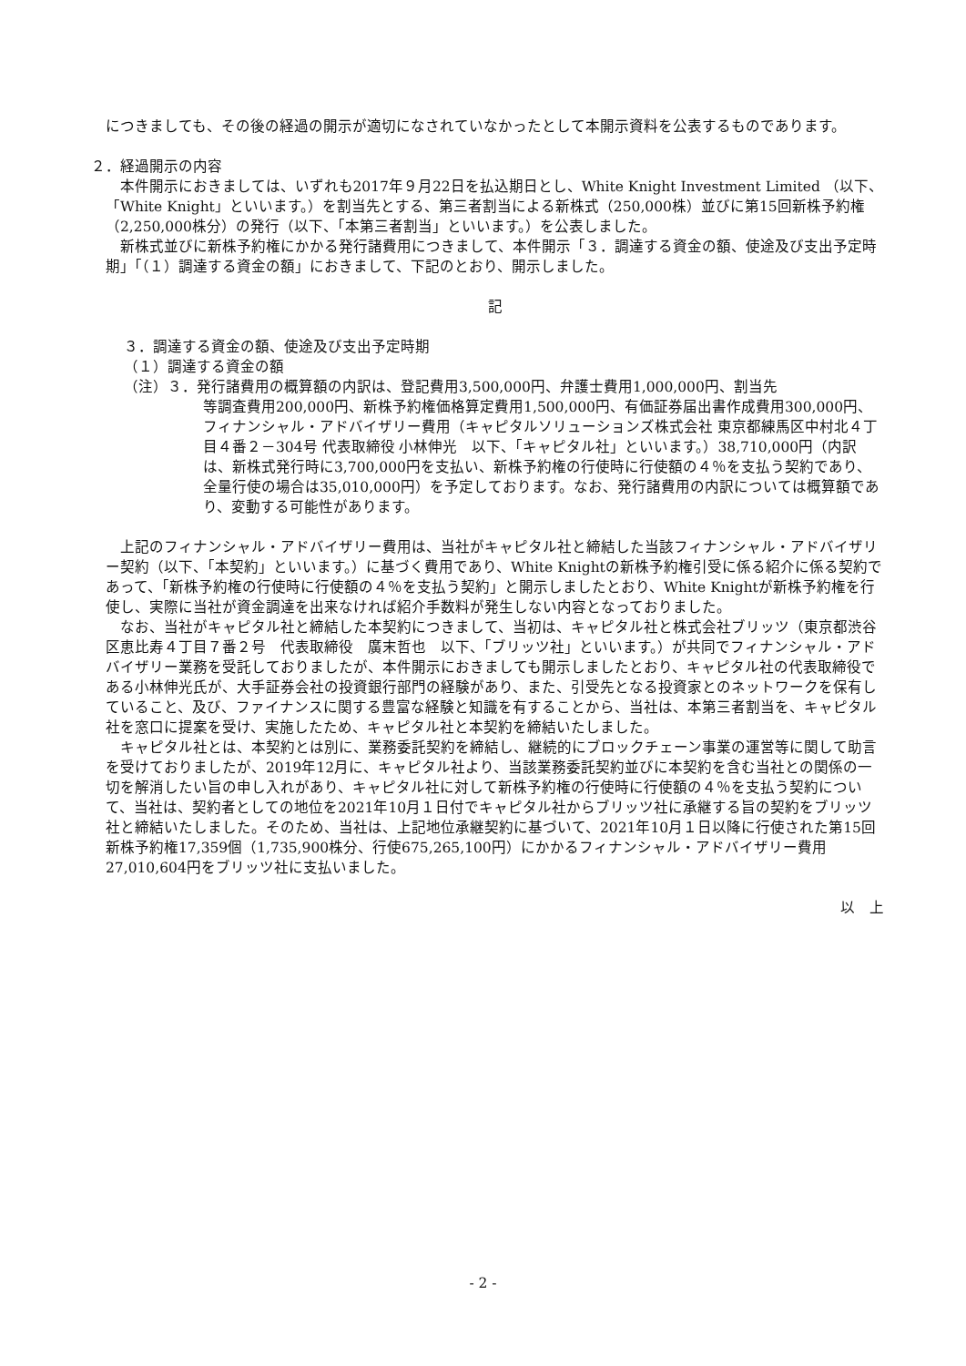につきましても、その後の経過の開示が適切になされていなかったとして本開示資料を公表するものであります。
２．経過開示の内容
本件開示におきましては、いずれも2017年９月22日を払込期日とし、White Knight Investment Limited （以下、「White Knight」といいます。）を割当先とする、第三者割当による新株式（250,000株）並びに第15回新株予約権（2,250,000株分）の発行（以下、「本第三者割当」といいます。）を公表しました。
新株式並びに新株予約権にかかる発行諸費用につきまして、本件開示「３．調達する資金の額、使途及び支出予定時期」「（１）調達する資金の額」におきまして、下記のとおり、開示しました。
記
３．調達する資金の額、使途及び支出予定時期
（１）調達する資金の額
（注）３．発行諸費用の概算額の内訳は、登記費用3,500,000円、弁護士費用1,000,000円、割当先
等調査費用200,000円、新株予約権価格算定費用1,500,000円、有価証券届出書作成費用300,000円、フィナンシャル・アドバイザリー費用（キャピタルソリューションズ株式会社 東京都練馬区中村北４丁目４番２－304号 代表取締役 小林伸光　以下、「キャピタル社」といいます。）38,710,000円（内訳は、新株式発行時に3,700,000円を支払い、新株予約権の行使時に行使額の４％を支払う契約であり、全量行使の場合は35,010,000円）を予定しております。なお、発行諸費用の内訳については概算額であり、変動する可能性があります。
上記のフィナンシャル・アドバイザリー費用は、当社がキャピタル社と締結した当該フィナンシャル・アドバイザリー契約（以下、「本契約」といいます。）に基づく費用であり、White Knightの新株予約権引受に係る紹介に係る契約であって、「新株予約権の行使時に行使額の４％を支払う契約」と開示しましたとおり、White Knightが新株予約権を行使し、実際に当社が資金調達を出来なければ紹介手数料が発生しない内容となっておりました。
なお、当社がキャピタル社と締結した本契約につきまして、当初は、キャピタル社と株式会社ブリッツ（東京都渋谷区恵比寿４丁目７番２号　代表取締役　廣末哲也　以下、「ブリッツ社」といいます。）が共同でフィナンシャル・アドバイザリー業務を受託しておりましたが、本件開示におきましても開示しましたとおり、キャピタル社の代表取締役である小林伸光氏が、大手証券会社の投資銀行部門の経験があり、また、引受先となる投資家とのネットワークを保有していること、及び、ファイナンスに関する豊富な経験と知識を有することから、当社は、本第三者割当を、キャピタル社を窓口に提案を受け、実施したため、キャピタル社と本契約を締結いたしました。
キャピタル社とは、本契約とは別に、業務委託契約を締結し、継続的にブロックチェーン事業の運営等に関して助言を受けておりましたが、2019年12月に、キャピタル社より、当該業務委託契約並びに本契約を含む当社との関係の一切を解消したい旨の申し入れがあり、キャピタル社に対して新株予約権の行使時に行使額の４％を支払う契約について、当社は、契約者としての地位を2021年10月１日付でキャピタル社からブリッツ社に承継する旨の契約をブリッツ社と締結いたしました。そのため、当社は、上記地位承継契約に基づいて、2021年10月１日以降に行使された第15回新株予約権17,359個（1,735,900株分、行使675,265,100円）にかかるフィナンシャル・アドバイザリー費用27,010,604円をブリッツ社に支払いました。
以　上
- 2 -